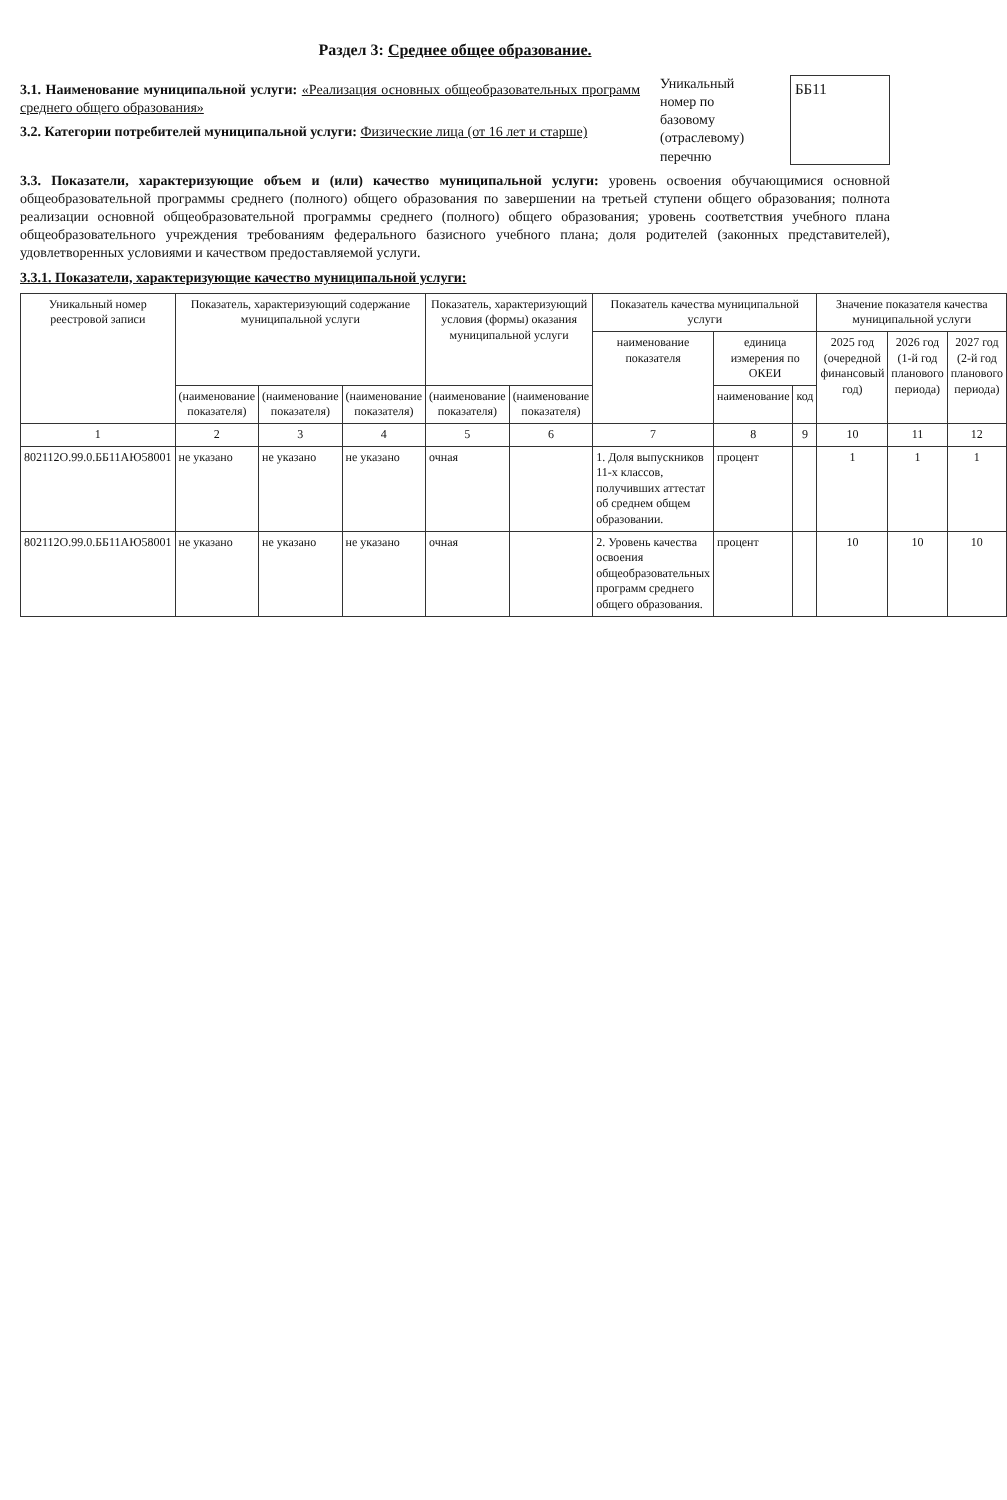Раздел 3: Среднее общее образование.
3.1. Наименование муниципальной услуги: «Реализация основных общеобразовательных программ среднего общего образования»
3.2. Категории потребителей муниципальной услуги: Физические лица (от 16 лет и старше)
Уникальный номер по базовому (отраслевому) перечню
ББ11
3.3. Показатели, характеризующие объем и (или) качество муниципальной услуги: уровень освоения обучающимися основной общеобразовательной программы среднего (полного) общего образования по завершении на третьей ступени общего образования; полнота реализации основной общеобразовательной программы среднего (полного) общего образования; уровень соответствия учебного плана общеобразовательного учреждения требованиям федерального базисного учебного плана; доля родителей (законных представителей), удовлетворенных условиями и качеством предоставляемой услуги.
3.3.1. Показатели, характеризующие качество муниципальной услуги:
| Уникальный номер реестровой записи | Показатель, характеризующий содержание муниципальной услуги | | | Показатель, характеризующий условия (формы) оказания муниципальной услуги | | Показатель качества муниципальной услуги | | | Значение показателя качества муниципальной услуги | | |
| --- | --- | --- | --- | --- | --- | --- | --- | --- | --- | --- | --- |
| | | | | | | наименование показателя | единица измерения по ОКЕИ | | 2025 год (очередной финансовый год) | 2026 год (1-й год планового периода) | 2027 год (2-й год планового периода) |
| | (наименование показателя) | (наименование показателя) | (наименование показателя) | (наименование показателя) | (наименование показателя) | | наименование | код | | | |
| 1 | 2 | 3 | 4 | 5 | 6 | 7 | 8 | 9 | 10 | 11 | 12 |
| 802112О.99.0.ББ11АЮ58001 | не указано | не указано | не указано | очная | | 1. Доля выпускников 11-х классов, получивших аттестат об среднем общем образовании. | процент | | 1 | 1 | 1 |
| 802112О.99.0.ББ11АЮ58001 | не указано | не указано | не указано | очная | | 2. Уровень качества освоения общеобразовательных программ среднего общего образования. | процент | | 10 | 10 | 10 |